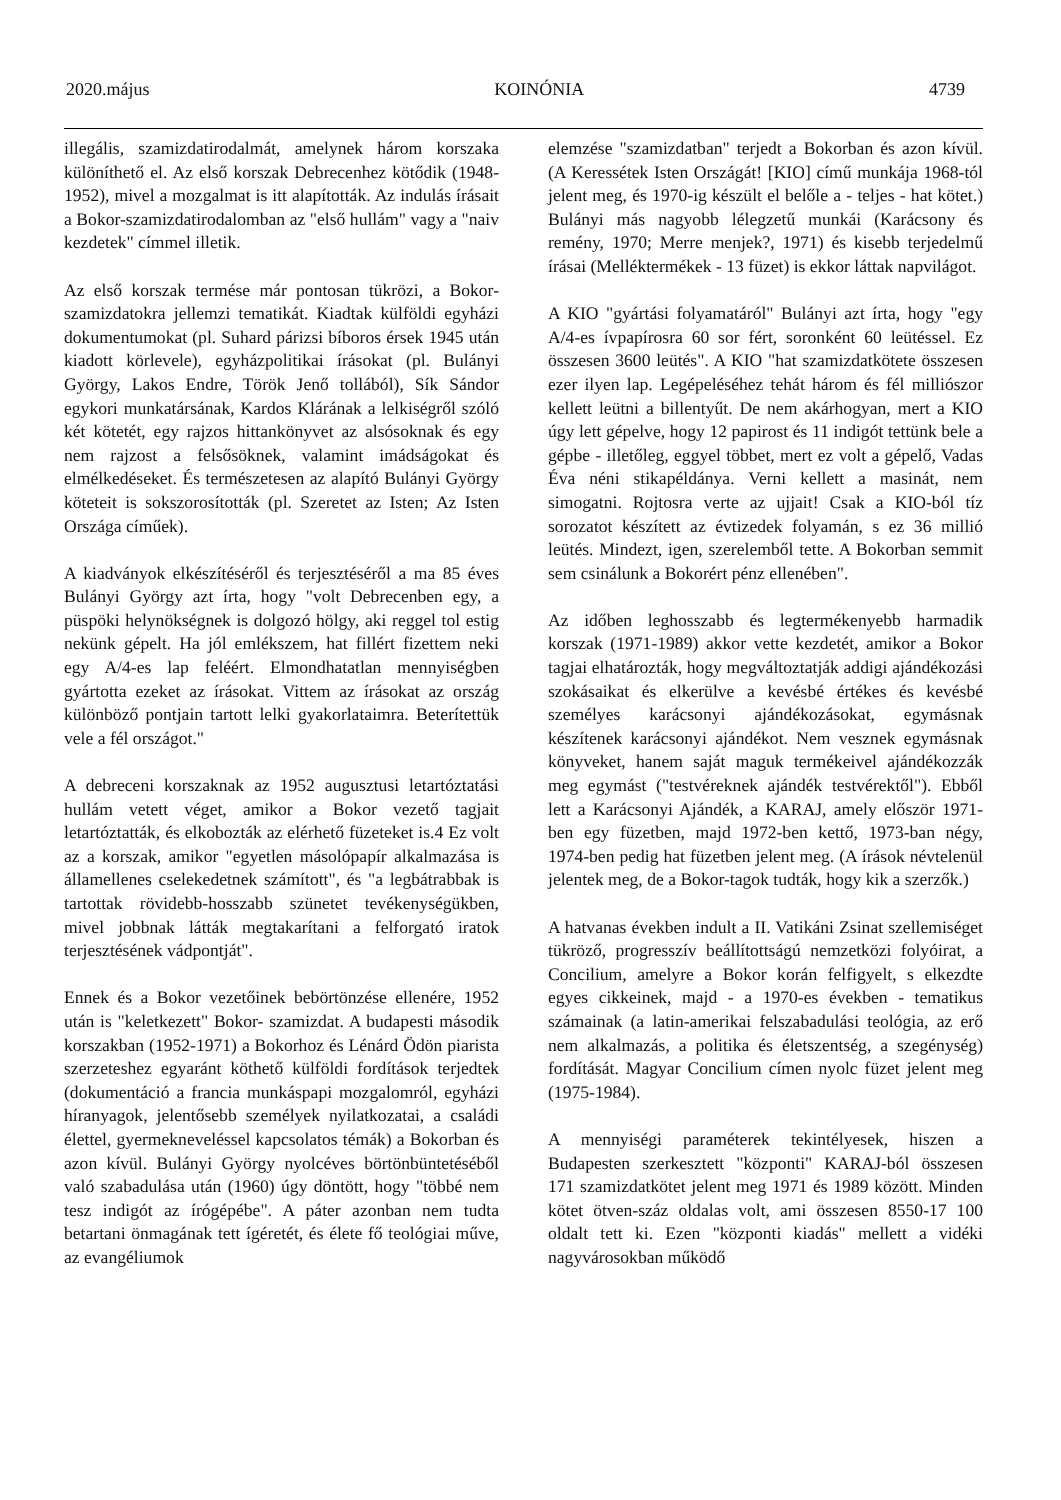2020.május KOINÓNIA 4739
illegális, szamizdatirodalmát, amelynek három korszaka különíthető el. Az első korszak Debrecenhez kötődik (1948-1952), mivel a mozgalmat is itt alapították. Az indulás írásait a Bokor-szamizdatirodalomban az "első hullám" vagy a "naiv kezdetek" címmel illetik.
Az első korszak termése már pontosan tükrözi, a Bokor-szamizdatokra jellemzi tematikát. Kiadtak külföldi egyházi dokumentumokat (pl. Suhard párizsi bíboros érsek 1945 után kiadott körlevele), egyházpolitikai írásokat (pl. Bulányi György, Lakos Endre, Török Jenő tollából), Sík Sándor egykori munkatársának, Kardos Klárának a lelkiségről szóló két kötetét, egy rajzos hittankönyvet az alsósoknak és egy nem rajzost a felsősöknek, valamint imádságokat és elmélkedéseket. És természetesen az alapító Bulányi György köteteit is sokszorosították (pl. Szeretet az Isten; Az Isten Országa címűek).
A kiadványok elkészítéséről és terjesztéséről a ma 85 éves Bulányi György azt írta, hogy "volt Debrecenben egy, a püspöki helynökségnek is dolgozó hölgy, aki reggel tol estig nekünk gépelt. Ha jól emlékszem, hat fillért fizettem neki egy A/4-es lap feléért. Elmondhatatlan mennyiségben gyártotta ezeket az írásokat. Vittem az írásokat az ország különböző pontjain tartott lelki gyakorlataimra. Beterítettük vele a fél országot."
A debreceni korszaknak az 1952 augusztusi letartóztatási hullám vetett véget, amikor a Bokor vezető tagjait letartóztatták, és elkobozták az elérhető füzeteket is.4 Ez volt az a korszak, amikor "egyetlen másolópapír alkalmazása is államellenes cselekedetnek számított", és "a legbátrabbak is tartottak rövidebb-hosszabb szünetet tevékenységükben, mivel jobbnak látták megtakarítani a felforgató iratok terjesztésének vádpontját".
Ennek és a Bokor vezetőinek bebörtönzése ellenére, 1952 után is "keletkezett" Bokor- szamizdat. A budapesti második korszakban (1952-1971) a Bokorhoz és Lénárd Ödön piarista szerzeteshez egyaránt köthető külföldi fordítások terjedtek (dokumentáció a francia munkáspapi mozgalomról, egyházi híranyagok, jelentősebb személyek nyilatkozatai, a családi élettel, gyermekneveléssel kapcsolatos témák) a Bokorban és azon kívül. Bulányi György nyolcéves börtönbüntetéséből való szabadulása után (1960) úgy döntött, hogy "többé nem tesz indigót az írógépébe". A páter azonban nem tudta betartani önmagának tett ígéretét, és élete fő teológiai műve, az evangéliumok
elemzése "szamizdatban" terjedt a Bokorban és azon kívül. (A Keressétek Isten Országát! [KIO] című munkája 1968-tól jelent meg, és 1970-ig készült el belőle a - teljes - hat kötet.) Bulányi más nagyobb lélegzetű munkái (Karácsony és remény, 1970; Merre menjek?, 1971) és kisebb terjedelmű írásai (Melléktermékek - 13 füzet) is ekkor láttak napvilágot.
A KIO "gyártási folyamatáról" Bulányi azt írta, hogy "egy A/4-es ívpapírosra 60 sor fért, soronként 60 leütéssel. Ez összesen 3600 leütés". A KIO "hat szamizdatkötete összesen ezer ilyen lap. Legépeléséhez tehát három és fél milliószor kellett leütni a billentyűt. De nem akárhogyan, mert a KIO úgy lett gépelve, hogy 12 papirost és 11 indigót tettünk bele a gépbe - illetőleg, eggyel többet, mert ez volt a gépelő, Vadas Éva néni stikapéldánya. Verni kellett a masinát, nem simogatni. Rojtosra verte az ujjait! Csak a KIO-ból tíz sorozatot készített az évtizedek folyamán, s ez 36 millió leütés. Mindezt, igen, szerelemből tette. A Bokorban semmit sem csinálunk a Bokorért pénz ellenében".
Az időben leghosszabb és legtermékenyebb harmadik korszak (1971-1989) akkor vette kezdetét, amikor a Bokor tagjai elhatározták, hogy megváltoztatják addigi ajándékozási szokásaikat és elkerülve a kevésbé értékes és kevésbé személyes karácsonyi ajándékozásokat, egymásnak készítenek karácsonyi ajándékot. Nem vesznek egymásnak könyveket, hanem saját maguk termékeivel ajándékozzák meg egymást ("testvéreknek ajándék testvérektől"). Ebből lett a Karácsonyi Ajándék, a KARAJ, amely először 1971-ben egy füzetben, majd 1972-ben kettő, 1973-ban négy, 1974-ben pedig hat füzetben jelent meg. (A írások névtelenül jelentek meg, de a Bokor-tagok tudták, hogy kik a szerzők.)
A hatvanas években indult a II. Vatikáni Zsinat szellemiséget tükröző, progresszív beállítottságú nemzetközi folyóirat, a Concilium, amelyre a Bokor korán felfigyelt, s elkezdte egyes cikkeinek, majd - a 1970-es években - tematikus számainak (a latin-amerikai felszabadulási teológia, az erő nem alkalmazás, a politika és életszentség, a szegénység) fordítását. Magyar Concilium címen nyolc füzet jelent meg (1975-1984).
A mennyiségi paraméterek tekintélyesek, hiszen a Budapesten szerkesztett "központi" KARAJ-ból összesen 171 szamizdatkötet jelent meg 1971 és 1989 között. Minden kötet ötven-száz oldalas volt, ami összesen 8550-17 100 oldalt tett ki. Ezen "központi kiadás" mellett a vidéki nagyvárosokban működő